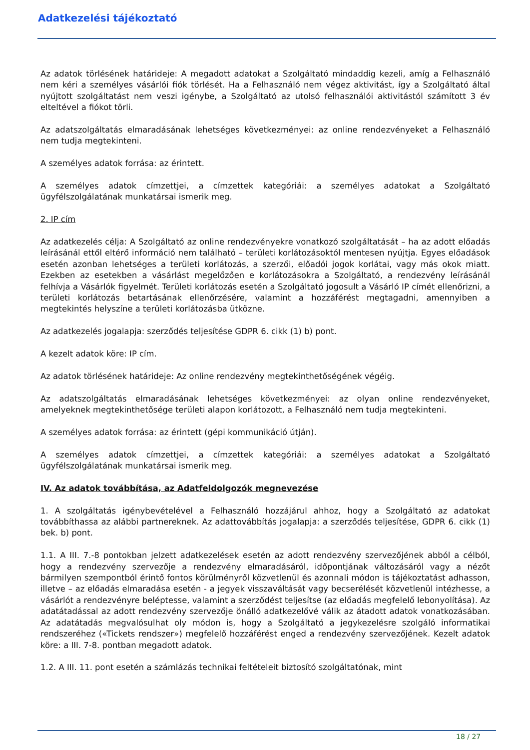Adatkezelési tájékoztató
Az adatok törlésének határideje: A megadott adatokat a Szolgáltató mindaddig kezeli, amíg a Felhasználó nem kéri a személyes vásárlói fiók törlését. Ha a Felhasználó nem végez aktivitást, így a Szolgáltató által nyújtott szolgáltatást nem veszi igénybe, a Szolgáltató az utolsó felhasználói aktivitástól számított 3 év elteltével a fiókot törli.
Az adatszolgáltatás elmaradásának lehetséges következményei: az online rendezvényeket a Felhasználó nem tudja megtekinteni.
A személyes adatok forrása: az érintett.
A személyes adatok címzettjei, a címzettek kategóriái: a személyes adatokat a Szolgáltató ügyfélszolgálatának munkatársai ismerik meg.
2. IP cím
Az adatkezelés célja: A Szolgáltató az online rendezvényekre vonatkozó szolgáltatását – ha az adott előadás leírásánál ettől eltérő információ nem található – területi korlátozásoktól mentesen nyújtja. Egyes előadások esetén azonban lehetséges a területi korlátozás, a szerzői, előadói jogok korlátai, vagy más okok miatt. Ezekben az esetekben a vásárlást megelőzően e korlátozásokra a Szolgáltató, a rendezvény leírásánál felhívja a Vásárlók figyelmét. Területi korlátozás esetén a Szolgáltató jogosult a Vásárló IP címét ellenőrizni, a területi korlátozás betartásának ellenőrzésére, valamint a hozzáférést megtagadni, amennyiben a megtekintés helyszíne a területi korlátozásba ütközne.
Az adatkezelés jogalapja: szerződés teljesítése GDPR 6. cikk (1) b) pont.
A kezelt adatok köre: IP cím.
Az adatok törlésének határideje: Az online rendezvény megtekinthetőségének végéig.
Az adatszolgáltatás elmaradásának lehetséges következményei: az olyan online rendezvényeket, amelyeknek megtekinthetősége területi alapon korlátozott, a Felhasználó nem tudja megtekinteni.
A személyes adatok forrása: az érintett (gépi kommunikáció útján).
A személyes adatok címzettjei, a címzettek kategóriái: a személyes adatokat a Szolgáltató ügyfélszolgálatának munkatársai ismerik meg.
IV. Az adatok továbbítása, az Adatfeldolgozók megnevezése
1. A szolgáltatás igénybevételével a Felhasználó hozzájárul ahhoz, hogy a Szolgáltató az adatokat továbbíthassa az alábbi partnereknek. Az adattovábbítás jogalapja: a szerződés teljesítése, GDPR 6. cikk (1) bek. b) pont.
1.1. A III. 7.-8 pontokban jelzett adatkezelések esetén az adott rendezvény szervezőjének abból a célból, hogy a rendezvény szervezője a rendezvény elmaradásáról, időpontjának változásáról vagy a nézőt bármilyen szempontból érintő fontos körülményről közvetlenül és azonnali módon is tájékoztatást adhasson, illetve – az előadás elmaradása esetén - a jegyek visszaváltását vagy becserélését közvetlenül intézhesse, a vásárlót a rendezvényre beléptesse, valamint a szerződést teljesítse (az előadás megfelelő lebonyolítása). Az adatátadással az adott rendezvény szervezője önálló adatkezelővé válik az átadott adatok vonatkozásában. Az adatátadás megvalósulhat oly módon is, hogy a Szolgáltató a jegykezelésre szolgáló informatikai rendszeréhez («Tickets rendszer») megfelelő hozzáférést enged a rendezvény szervezőjének. Kezelt adatok köre: a III. 7-8. pontban megadott adatok.
1.2. A III. 11. pont esetén a számlázás technikai feltételeit biztosító szolgáltatónak, mint
18 / 27